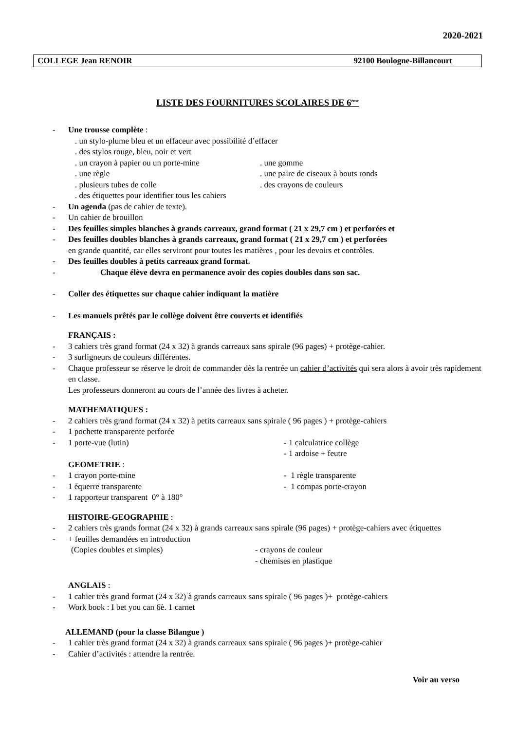2020-2021
COLLEGE Jean RENOIR 92100 Boulogne-Billancourt
LISTE DES FOURNITURES SCOLAIRES DE 6<sup>ème</sup>
- Une trousse complète :
. un stylo-plume bleu et un effaceur avec possibilité d’effacer
. des stylos rouge, bleu, noir et vert
. un crayon à papier ou un porte-mine . une gomme
. une règle . une paire de ciseaux à bouts ronds
. plusieurs tubes de colle . des crayons de couleurs
. des étiquettes pour identifier tous les cahiers
- Un agenda (pas de cahier de texte).
- Un cahier de brouillon
- Des feuilles simples blanches à grands carreaux, grand format ( 21 x 29,7 cm ) et perforées et
- Des feuilles doubles blanches à grands carreaux, grand format ( 21 x 29,7 cm ) et perforées
en grande quantité, car elles serviront pour toutes les matières , pour les devoirs et contrôles.
- Des feuilles doubles à petits carreaux grand format.
- Chaque élève devra en permanence avoir des copies doubles dans son sac.
- Coller des étiquettes sur chaque cahier indiquant la matière
- Les manuels prêtés par le collège doivent être couverts et identifiés
FRANÇAIS :
- 3 cahiers très grand format (24 x 32) à grands carreaux sans spirale (96 pages) + protège-cahier.
- 3 surligneurs de couleurs différentes.
- Chaque professeur se réserve le droit de commander dès la rentrée un cahier d’activités qui sera alors à avoir très rapidement en classe.
Les professeurs donneront au cours de l’année des livres à acheter.
MATHEMATIQUES :
- 2 cahiers très grand format (24 x 32) à petits carreaux sans spirale ( 96 pages ) + protège-cahiers
- 1 pochette transparente perforée
- 1 porte-vue (lutin) - 1 calculatrice collège
- 1 ardoise + feutre
GEOMETRIE :
- 1 crayon porte-mine - 1 règle transparente
- 1 équerre transparente - 1 compas porte-crayon
- 1 rapporteur transparent 0° à 180°
HISTOIRE-GEOGRAPHIE :
- 2 cahiers très grands format (24 x 32) à grands carreaux sans spirale (96 pages) + protège-cahiers avec étiquettes
- + feuilles demandées en introduction
(Copies doubles et simples) - crayons de couleur
- chemises en plastique
ANGLAIS :
- 1 cahier très grand format (24 x 32) à grands carreaux sans spirale ( 96 pages )+ protège-cahiers
- Work book : I bet you can 6è. 1 carnet
ALLEMAND (pour la classe Bilangue )
- 1 cahier très grand format (24 x 32) à grands carreaux sans spirale ( 96 pages )+ protège-cahier
- Cahier d’activités : attendre la rentrée.
Voir au verso